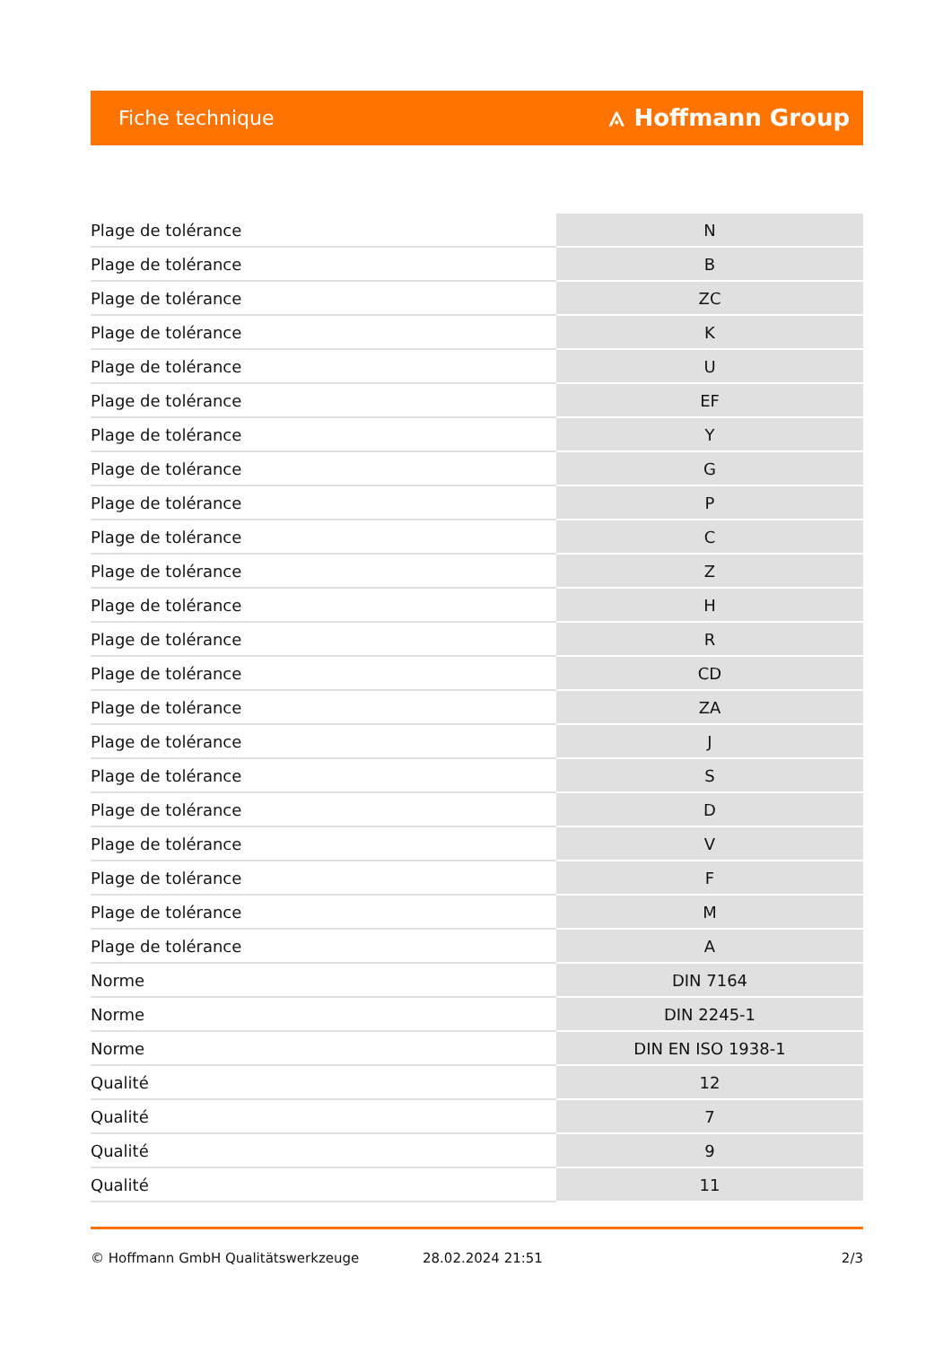Fiche technique ⟑ Hoffmann Group
| Plage de tolérance | N |
| Plage de tolérance | B |
| Plage de tolérance | ZC |
| Plage de tolérance | K |
| Plage de tolérance | U |
| Plage de tolérance | EF |
| Plage de tolérance | Y |
| Plage de tolérance | G |
| Plage de tolérance | P |
| Plage de tolérance | C |
| Plage de tolérance | Z |
| Plage de tolérance | H |
| Plage de tolérance | R |
| Plage de tolérance | CD |
| Plage de tolérance | ZA |
| Plage de tolérance | J |
| Plage de tolérance | S |
| Plage de tolérance | D |
| Plage de tolérance | V |
| Plage de tolérance | F |
| Plage de tolérance | M |
| Plage de tolérance | A |
| Norme | DIN 7164 |
| Norme | DIN 2245-1 |
| Norme | DIN EN ISO 1938-1 |
| Qualité | 12 |
| Qualité | 7 |
| Qualité | 9 |
| Qualité | 11 |
© Hoffmann GmbH Qualitätswerkzeuge 28.02.2024 21:51 2/3